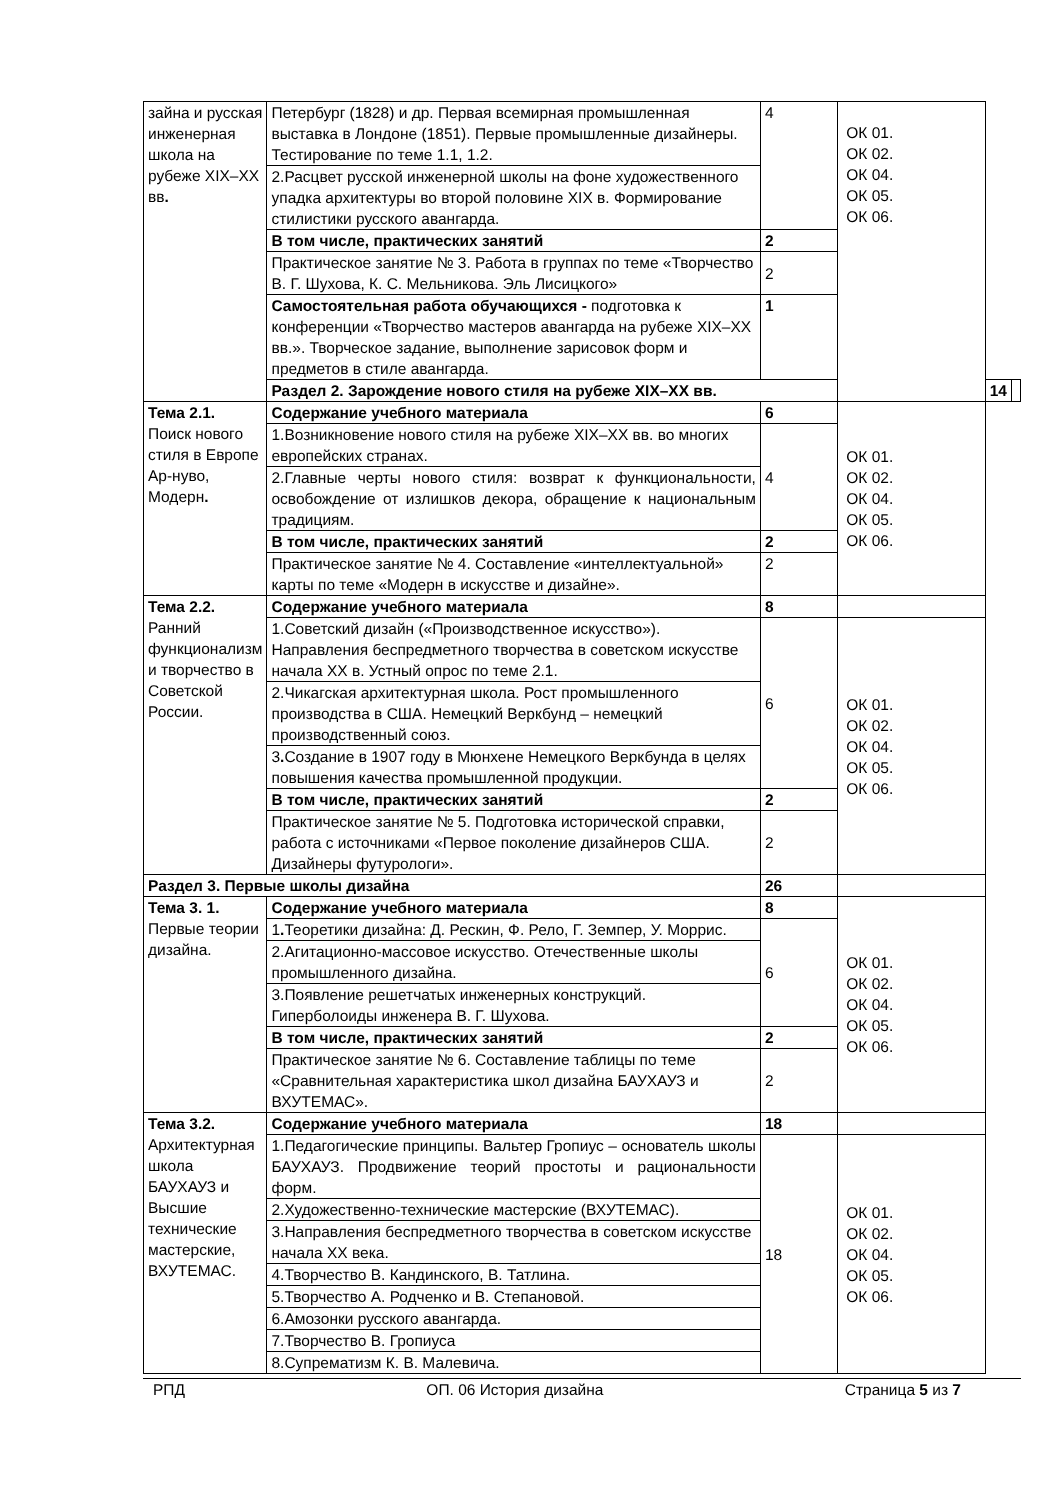| зайна и русская инженерная школа на рубеже XIX–XX вв . | Петербург (1828) и др. Первая всемирная промышленная выставка в Лондоне (1851). Первые промышленные дизайнеры. Тестирование по теме 1.1, 1.2. | 4 | ОК 01. ОК 02. ОК 04. ОК 05. ОК 06. | | |
| | 2.Расцвет русской инженерной школы на фоне художественного упадка архитектуры во второй половине XIX в. Формирование стилистики русского авангарда. | | | | |
| | В том числе, практических занятий | 2 | | | |
| | Практическое занятие № 3. Работа в группах по теме «Творчество В. Г. Шухова, К. С. Мельникова. Эль Лисицкого» | 2 | | | |
| | Самостоятельная работа обучающихся - подготовка к конференции «Творчество мастеров авангарда на рубеже XIX–XX вв.». Творческое задание, выполнение зарисовок форм и предметов в стиле авангарда. | 1 | | | |
| | Раздел 2. Зарождение нового стиля на рубеже XIX–XX вв. | | | 14 | |
| Тема 2.1. Поиск нового стиля в Европе Ар-нуво, Модерн . | Содержание учебного материала | 6 | ОК 01. ОК 02. ОК 04. ОК 05. ОК 06. | | |
| | 1.Возникновение нового стиля на рубеже XIX–XX вв. во многих европейских странах. | 4 | | | |
| | 2.Главные черты нового стиля: возврат к функциональности, освобождение от излишков декора, обращение к национальным традициям. | | | | |
| | В том числе, практических занятий | 2 | | | |
| | Практическое занятие № 4. Составление «интеллектуальной» карты по теме «Модерн в искусстве и дизайне». | 2 | | | |
| Тема 2.2. Ранний функционализм и творчество в Советской России. | Содержание учебного материала | 8 | | | |
| | 1.Советский дизайн («Производственное искусство»). Направления беспредметного творчества в советском искусстве начала XX в. Устный опрос по теме 2.1. | 6 | ОК 01. ОК 02. ОК 04. ОК 05. ОК 06. | | |
| | 2.Чикагская архитектурная школа. Рост промышленного производства в США. Немецкий Веркбунд – немецкий производственный союз. | | | | |
| | 3 . Создание в 1907 году в Мюнхене Немецкого Веркбунда в целях повышения качества промышленной продукции. | | | | |
| | В том числе, практических занятий | 2 | | | |
| | Практическое занятие № 5. Подготовка исторической справки, работа с источниками «Первое поколение дизайнеров США. Дизайнеры футурологи». | 2 | | | |
| Раздел 3. Первые школы дизайна | | 26 | | | |
| Тема 3. 1. Первые теории дизайна. | Содержание учебного материала | 8 | ОК 01. ОК 02. ОК 04. ОК 05. ОК 06. | | |
| | 1 . Теоретики дизайна: Д. Рескин, Ф. Рело, Г. Земпер, У. Моррис. | 6 | | | |
| | 2.Агитационно-массовое искусство. Отечественные школы промышленного дизайна. | | | | |
| | 3.Появление решетчатых инженерных конструкций. Гиперболоиды инженера В. Г. Шухова. | | | | |
| | В том числе, практических занятий | 2 | | | |
| | Практическое занятие № 6. Составление таблицы по теме «Сравнительная характеристика школ дизайна БАУХАУЗ и ВХУТЕМАС». | 2 | | | |
| Тема 3.2. Архитектурная школа БАУХАУЗ и Высшие технические мастерские, ВХУТЕМАС. | Содержание учебного материала | 18 | | | |
| | 1.Педагогические принципы. Вальтер Гропиус – основатель школы БАУХАУЗ. Продвижение теорий простоты и рациональности форм. | 18 | ОК 01. ОК 02. ОК 04. ОК 05. ОК 06. | | |
| | 2.Художественно-технические мастерские (ВХУТЕМАС). | | | | |
| | 3.Направления беспредметного творчества в советском искусстве начала XX века. | | | | |
| | 4.Творчество В. Кандинского, В. Татлина. | | | | |
| | 5.Творчество А. Родченко и В. Степановой. | | | | |
| | 6.Амозонки русского авангарда. | | | | |
| | 7.Творчество В. Гропиуса | | | | |
| | 8.Супрематизм К. В. Малевича. | | | | |
РПД ОП. 06 История дизайна Страница 5 из 7